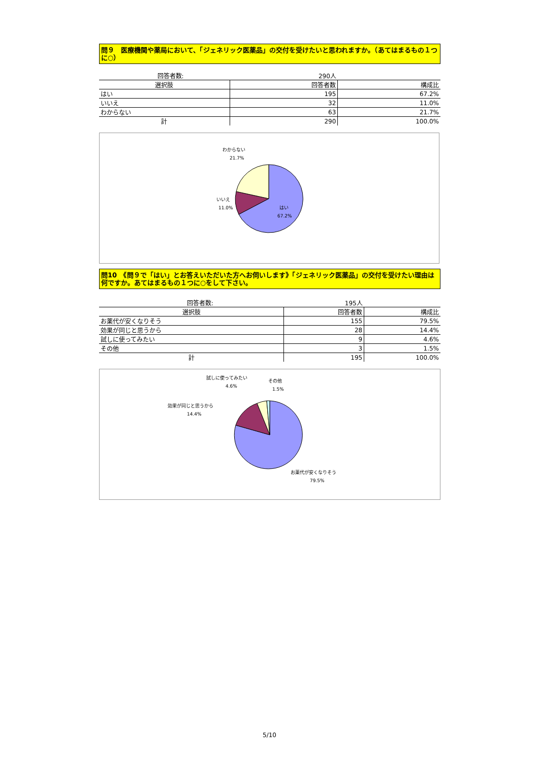問９　医療機関や薬局において、「ジェネリック医薬品」の交付を受けたいと思われますか。（あてはまるもの１つに○）
| | 回答者数: | 290人 | |
| 選択肢 | | 回答者数 | 構成比 |
| はい | | 195 | 67.2% |
| いいえ | | 32 | 11.0% |
| わからない | | 63 | 21.7% |
| 計 | | 290 | 100.0% |
わからない
21.7%
いいえ
11.0%
はい
67.2%
問10　《問９で「はい」とお答えいただいた方へお伺いします》「ジェネリック医薬品」の交付を受けたい理由は何ですか。あてはまるもの１つに○をして下さい。
| | 回答者数: | 195人 | |
| 選択肢 | | 回答者数 | 構成比 |
| お薬代が安くなりそう | | 155 | 79.5% |
| 効果が同じと思うから | | 28 | 14.4% |
| 試しに使ってみたい | | 9 | 4.6% |
| その他 | | 3 | 1.5% |
| 計 | | 195 | 100.0% |
試しに使ってみたい
4.6%
その他
1.5%
効果が同じと思うから
14.4%
お薬代が安くなりそう
79.5%
5/10